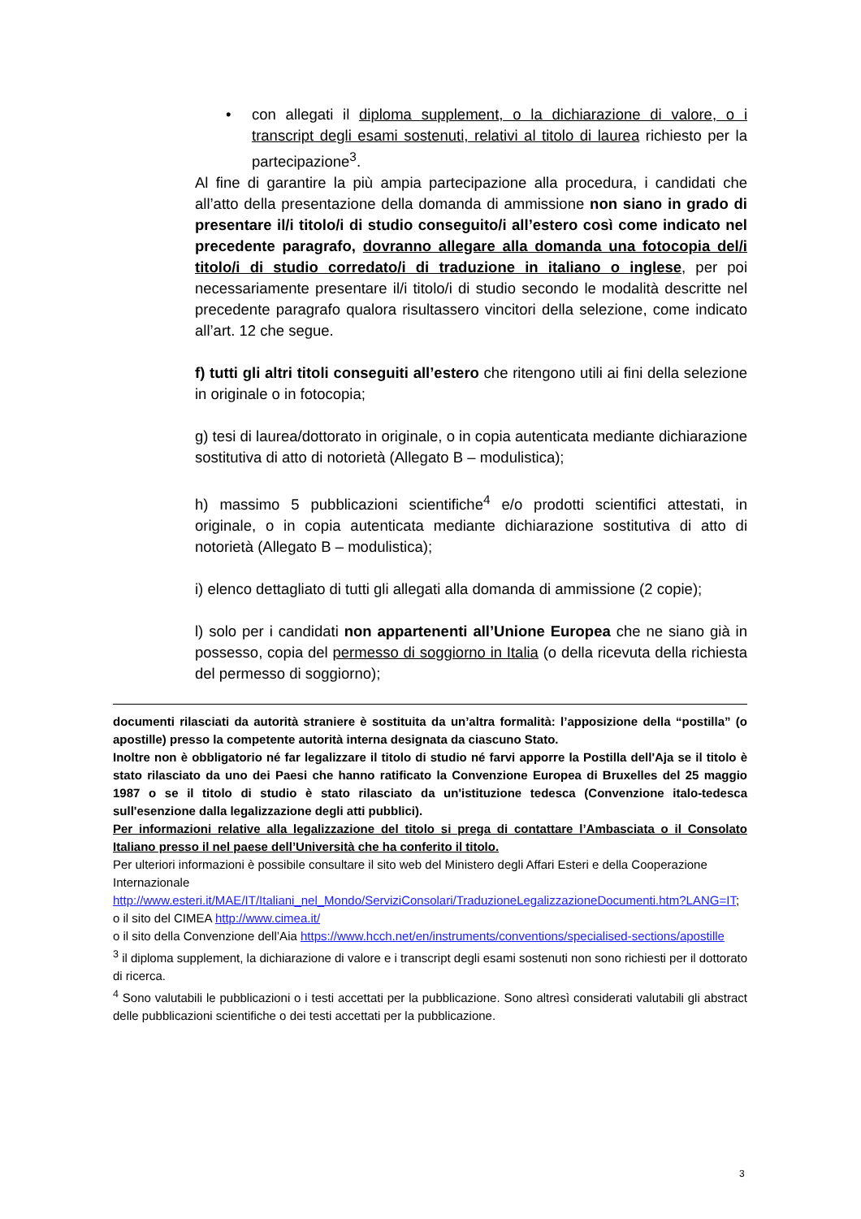• con allegati il diploma supplement, o la dichiarazione di valore, o i transcript degli esami sostenuti, relativi al titolo di laurea richiesto per la partecipazione<sup>3</sup>.
Al fine di garantire la più ampia partecipazione alla procedura, i candidati che all’atto della presentazione della domanda di ammissione non siano in grado di presentare il/i titolo/i di studio conseguito/i all’estero così come indicato nel precedente paragrafo, dovranno allegare alla domanda una fotocopia del/i titolo/i di studio corredato/i di traduzione in italiano o inglese, per poi necessariamente presentare il/i titolo/i di studio secondo le modalità descritte nel precedente paragrafo qualora risultassero vincitori della selezione, come indicato all’art. 12 che segue.
f) tutti gli altri titoli conseguiti all’estero che ritengono utili ai fini della selezione in originale o in fotocopia;
g) tesi di laurea/dottorato in originale, o in copia autenticata mediante dichiarazione sostitutiva di atto di notorietà (Allegato B – modulistica);
h) massimo 5 pubblicazioni scientifiche<sup>4</sup> e/o prodotti scientifici attestati, in originale, o in copia autenticata mediante dichiarazione sostitutiva di atto di notorietà (Allegato B – modulistica);
i) elenco dettagliato di tutti gli allegati alla domanda di ammissione (2 copie);
l) solo per i candidati non appartenenti all’Unione Europea che ne siano già in possesso, copia del permesso di soggiorno in Italia (o della ricevuta della richiesta del permesso di soggiorno);
documenti rilasciati da autorità straniere è sostituita da un’altra formalità: l’apposizione della “postilla” (o apostille) presso la competente autorità interna designata da ciascuno Stato.
Inoltre non è obbligatorio né far legalizzare il titolo di studio né farvi apporre la Postilla dell'Aja se il titolo è stato rilasciato da uno dei Paesi che hanno ratificato la Convenzione Europea di Bruxelles del 25 maggio 1987 o se il titolo di studio è stato rilasciato da un'istituzione tedesca (Convenzione italo-tedesca sull'esenzione dalla legalizzazione degli atti pubblici).
Per informazioni relative alla legalizzazione del titolo si prega di contattare l’Ambasciata o il Consolato Italiano presso il nel paese dell’Università che ha conferito il titolo.
Per ulteriori informazioni è possibile consultare il sito web del Ministero degli Affari Esteri e della Cooperazione Internazionale
http://www.esteri.it/MAE/IT/Italiani_nel_Mondo/ServiziConsolari/TraduzioneLegalizzazioneDocumenti.htm?LANG=IT;
o il sito del CIMEA http://www.cimea.it/
o il sito della Convenzione dell’Aia https://www.hcch.net/en/instruments/conventions/specialised-sections/apostille
<sup>3</sup> il diploma supplement, la dichiarazione di valore e i transcript degli esami sostenuti non sono richiesti per il dottorato di ricerca.
<sup>4</sup> Sono valutabili le pubblicazioni o i testi accettati per la pubblicazione. Sono altresì considerati valutabili gli abstract delle pubblicazioni scientifiche o dei testi accettati per la pubblicazione.
3